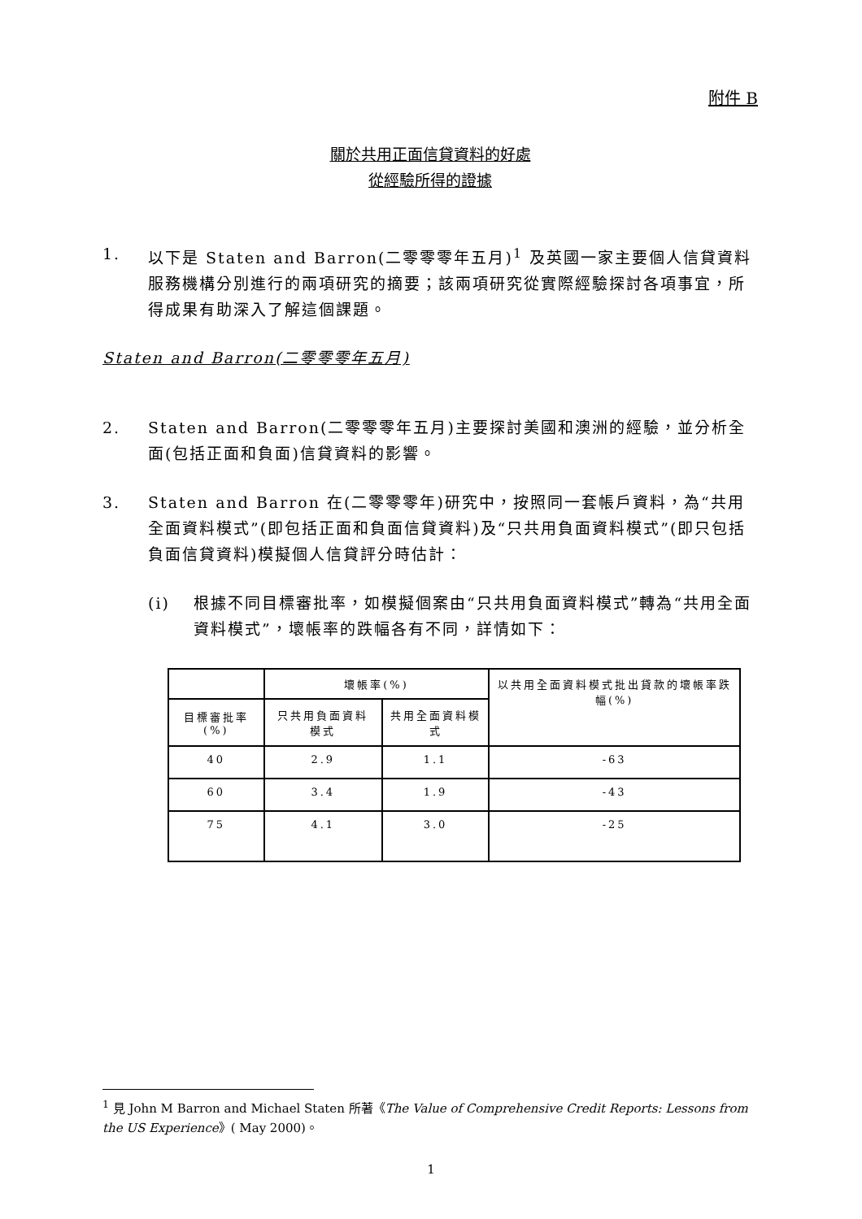附件 B
關於共用正面信貸資料的好處
從經驗所得的證據
1. 以下是 Staten and Barron(二零零零年五月)<sup>1</sup> 及英國一家主要個人信貸資料服務機構分別進行的兩項研究的摘要；該兩項研究從實際經驗探討各項事宜，所得成果有助深入了解這個課題。
Staten and Barron(二零零零年五月)
2. Staten and Barron(二零零零年五月)主要探討美國和澳洲的經驗，並分析全面(包括正面和負面)信貸資料的影響。
3. Staten and Barron 在(二零零零年)研究中，按照同一套帳戶資料，為“共用全面資料模式”(即包括正面和負面信貸資料)及“只共用負面資料模式”(即只包括負面信貸資料)模擬個人信貸評分時估計：
(i) 根據不同目標審批率，如模擬個案由“只共用負面資料模式”轉為“共用全面資料模式”，壞帳率的跌幅各有不同，詳情如下：
| | 壞帳率(%) | | 以共用全面資料模式批出貸款的壞帳率跌幅(%) |
| --- | --- | --- | --- |
| 目標審批率(%) | 只共用負面資料模式 | 共用全面資料模式 | |
| 40 | 2.9 | 1.1 | -63 |
| 60 | 3.4 | 1.9 | -43 |
| 75 | 4.1 | 3.0 | -25 |
<sup>1</sup> 見 John M Barron and Michael Staten 所著《The Value of Comprehensive Credit Reports: Lessons from the US Experience》( May 2000)。
1